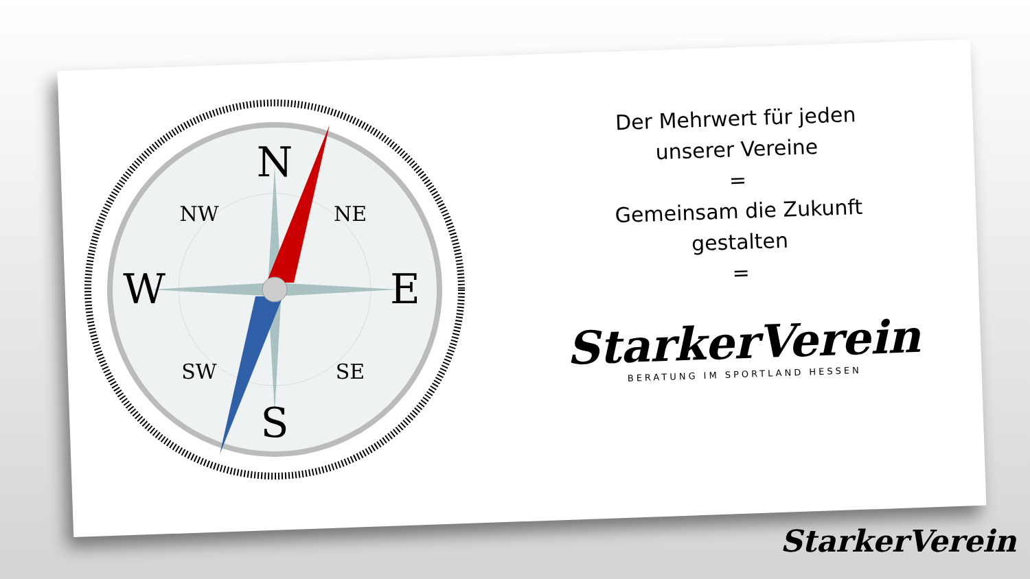N
S
E
W
NW
NE
SW
SE
Der Mehrwert für jeden
unserer Vereine
=
Gemeinsam die Zukunft
gestalten
=
StarkerVerein
BERATUNG IM SPORTLAND HESSEN
StarkerVerein